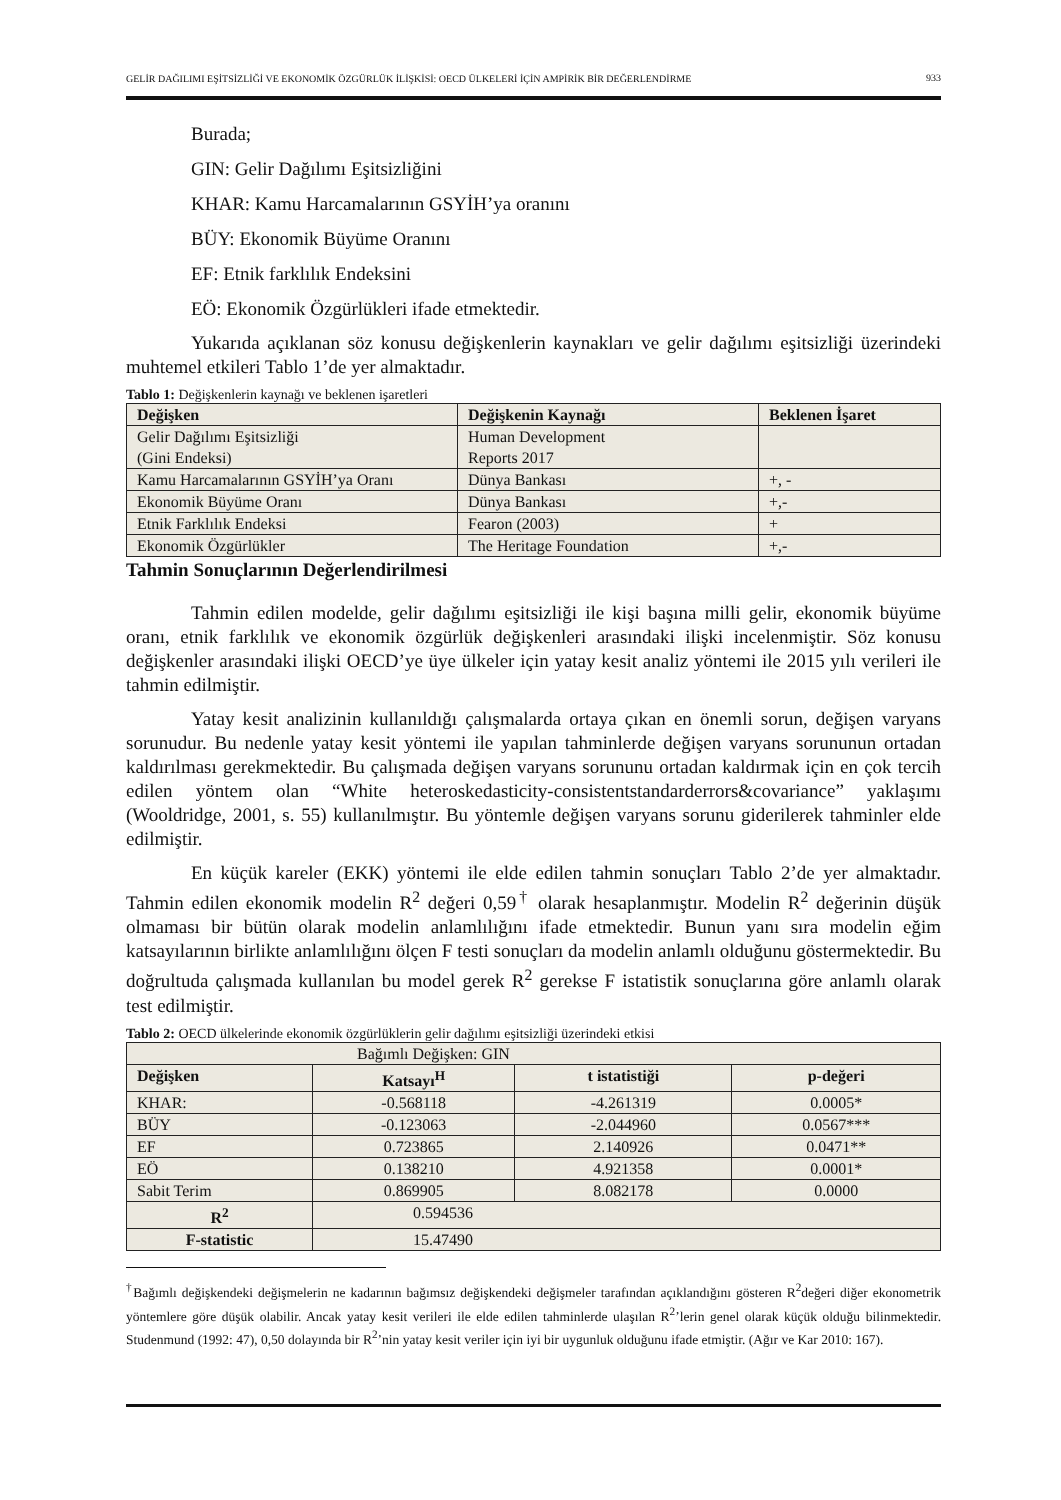GELİR DAĞILIMI EŞİTSİZLİĞİ VE EKONOMİK ÖZGÜRLÜK İLİŞKİSİ: OECD ÜLKELERİ İÇİN AMPİRİK BİR DEĞERLENDİRME
933
Burada;
GIN: Gelir Dağılımı Eşitsizliğini
KHAR: Kamu Harcamalarının GSYİH’ya oranını
BÜY: Ekonomik Büyüme Oranını
EF: Etnik farklılık Endeksini
EÖ: Ekonomik Özgürlükleri ifade etmektedir.
Yukarıda açıklanan söz konusu değişkenlerin kaynakları ve gelir dağılımı eşitsizliği üzerindeki muhtemel etkileri Tablo 1’de yer almaktadır.
Tablo 1: Değişkenlerin kaynağı ve beklenen işaretleri
| Değişken | Değişkenin Kaynağı | Beklenen İşaret |
| --- | --- | --- |
| Gelir Dağılımı Eşitsizliği (Gini Endeksi) | Human Development Reports 2017 | |
| Kamu Harcamalarının GSYİH’ya Oranı | Dünya Bankası | +, - |
| Ekonomik Büyüme Oranı | Dünya Bankası | +,- |
| Etnik Farklılık Endeksi | Fearon (2003) | + |
| Ekonomik Özgürlükler | The Heritage Foundation | +,- |
Tahmin Sonuçlarının Değerlendirilmesi
Tahmin edilen modelde, gelir dağılımı eşitsizliği ile kişi başına milli gelir, ekonomik büyüme oranı, etnik farklılık ve ekonomik özgürlük değişkenleri arasındaki ilişki incelenmiştir. Söz konusu değişkenler arasındaki ilişki OECD’ye üye ülkeler için yatay kesit analiz yöntemi ile 2015 yılı verileri ile tahmin edilmiştir.
Yatay kesit analizinin kullanıldığı çalışmalarda ortaya çıkan en önemli sorun, değişen varyans sorunudur. Bu nedenle yatay kesit yöntemi ile yapılan tahminlerde değişen varyans sorununun ortadan kaldırılması gerekmektedir. Bu çalışmada değişen varyans sorununu ortadan kaldırmak için en çok tercih edilen yöntem olan “White heteroskedasticity-consistentstandarderrors&covariance” yaklaşımı (Wooldridge, 2001, s. 55) kullanılmıştır. Bu yöntemle değişen varyans sorunu giderilerek tahminler elde edilmiştir.
En küçük kareler (EKK) yöntemi ile elde edilen tahmin sonuçları Tablo 2’de yer almaktadır. Tahmin edilen ekonomik modelin R<sup>2</sup> değeri 0,59<sup>†</sup> olarak hesaplanmıştır. Modelin R<sup>2</sup> değerinin düşük olmaması bir bütün olarak modelin anlamlılığını ifade etmektedir. Bunun yanı sıra modelin eğim katsayılarının birlikte anlamlılığını ölçen F testi sonuçları da modelin anlamlı olduğunu göstermektedir. Bu doğrultuda çalışmada kullanılan bu model gerek R<sup>2</sup> gerekse F istatistik sonuçlarına göre anlamlı olarak test edilmiştir.
Tablo 2: OECD ülkelerinde ekonomik özgürlüklerin gelir dağılımı eşitsizliği üzerindeki etkisi
| Bağımlı Değişken: GIN | | | |
| Değişken | Katsayı<sup>H</sup> | t istatistiği | p-değeri |
| KHAR: | -0.568118 | -4.261319 | 0.0005* |
| BÜY | -0.123063 | -2.044960 | 0.0567*** |
| EF | 0.723865 | 2.140926 | 0.0471** |
| EÖ | 0.138210 | 4.921358 | 0.0001* |
| Sabit Terim | 0.869905 | 8.082178 | 0.0000 |
| R<sup>2</sup> | 0.594536 | | |
| F-statistic | 15.47490 | | |
<sup>†</sup> Bağımlı değişkendeki değişmelerin ne kadarının bağımsız değişkendeki değişmeler tarafından açıklandığını gösteren R<sup>2</sup>değeri diğer ekonometrik yöntemlere göre düşük olabilir. Ancak yatay kesit verileri ile elde edilen tahminlerde ulaşılan R<sup>2</sup>’lerin genel olarak küçük olduğu bilinmektedir. Studenmund (1992: 47), 0,50 dolayında bir R<sup>2</sup>’nin yatay kesit veriler için iyi bir uygunluk olduğunu ifade etmiştir. (Ağır ve Kar 2010: 167).